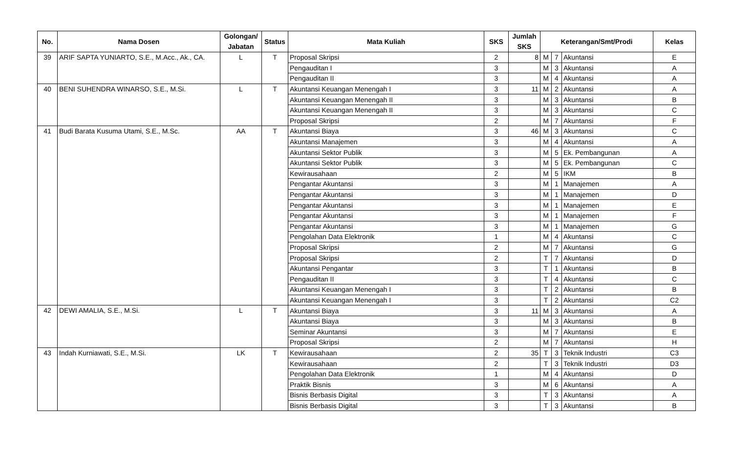| No. | Nama Dosen | Golongan/ Jabatan | Status | Mata Kuliah | SKS | Jumlah SKS | Keterangan/Smt/Prodi | | | Kelas |
| --- | --- | --- | --- | --- | --- | --- | --- | --- | --- | --- |
| 39 | ARIF SAPTA YUNIARTO, S.E., M.Acc., Ak., CA. | L | T | Proposal Skripsi | 2 | 8 | M | 7 | Akuntansi | E |
| | | | | Pengauditan I | 3 | | M | 3 | Akuntansi | A |
| | | | | Pengauditan II | 3 | | M | 4 | Akuntansi | A |
| 40 | BENI SUHENDRA WINARSO, S.E., M.Si. | L | T | Akuntansi Keuangan Menengah I | 3 | 11 | M | 2 | Akuntansi | A |
| | | | | Akuntansi Keuangan Menengah II | 3 | | M | 3 | Akuntansi | B |
| | | | | Akuntansi Keuangan Menengah II | 3 | | M | 3 | Akuntansi | C |
| | | | | Proposal Skripsi | 2 | | M | 7 | Akuntansi | F |
| 41 | Budi Barata Kusuma Utami, S.E., M.Sc. | AA | T | Akuntansi Biaya | 3 | 46 | M | 3 | Akuntansi | C |
| | | | | Akuntansi Manajemen | 3 | | M | 4 | Akuntansi | A |
| | | | | Akuntansi Sektor Publik | 3 | | M | 5 | Ek. Pembangunan | A |
| | | | | Akuntansi Sektor Publik | 3 | | M | 5 | Ek. Pembangunan | C |
| | | | | Kewirausahaan | 2 | | M | 5 | IKM | B |
| | | | | Pengantar Akuntansi | 3 | | M | 1 | Manajemen | A |
| | | | | Pengantar Akuntansi | 3 | | M | 1 | Manajemen | D |
| | | | | Pengantar Akuntansi | 3 | | M | 1 | Manajemen | E |
| | | | | Pengantar Akuntansi | 3 | | M | 1 | Manajemen | F |
| | | | | Pengantar Akuntansi | 3 | | M | 1 | Manajemen | G |
| | | | | Pengolahan Data Elektronik | 1 | | M | 4 | Akuntansi | C |
| | | | | Proposal Skripsi | 2 | | M | 7 | Akuntansi | G |
| | | | | Proposal Skripsi | 2 | | T | 7 | Akuntansi | D |
| | | | | Akuntansi Pengantar | 3 | | T | 1 | Akuntansi | B |
| | | | | Pengauditan II | 3 | | T | 4 | Akuntansi | C |
| | | | | Akuntansi Keuangan Menengah I | 3 | | T | 2 | Akuntansi | B |
| | | | | Akuntansi Keuangan Menengah I | 3 | | T | 2 | Akuntansi | C2 |
| 42 | DEWI AMALIA, S.E., M.Si. | L | T | Akuntansi Biaya | 3 | 11 | M | 3 | Akuntansi | A |
| | | | | Akuntansi Biaya | 3 | | M | 3 | Akuntansi | B |
| | | | | Seminar Akuntansi | 3 | | M | 7 | Akuntansi | E |
| | | | | Proposal Skripsi | 2 | | M | 7 | Akuntansi | H |
| 43 | Indah Kurniawati, S.E., M.Si. | LK | T | Kewirausahaan | 2 | 35 | T | 3 | Teknik Industri | C3 |
| | | | | Kewirausahaan | 2 | | T | 3 | Teknik Industri | D3 |
| | | | | Pengolahan Data Elektronik | 1 | | M | 4 | Akuntansi | D |
| | | | | Praktik Bisnis | 3 | | M | 6 | Akuntansi | A |
| | | | | Bisnis Berbasis Digital | 3 | | T | 3 | Akuntansi | A |
| | | | | Bisnis Berbasis Digital | 3 | | T | 3 | Akuntansi | B |